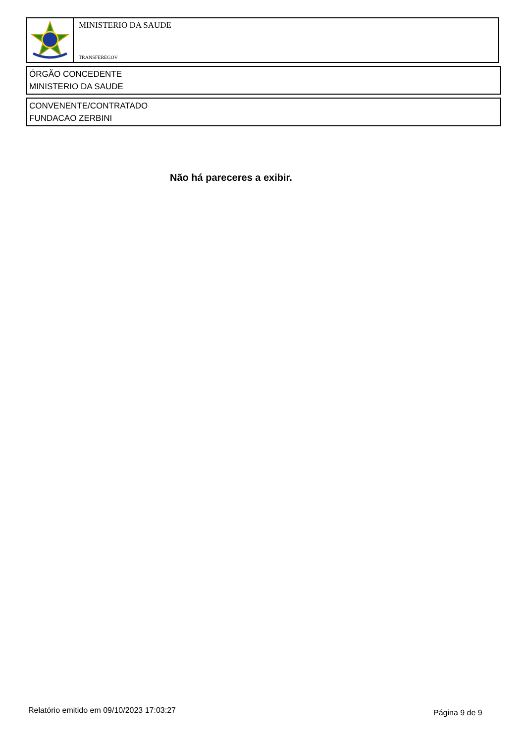MINISTERIO DA SAUDE
TRANSFEREGOV
ÓRGÃO CONCEDENTE
MINISTERIO DA SAUDE
CONVENENTE/CONTRATADO
FUNDACAO ZERBINI
Não há pareceres a exibir.
Relatório emitido em 09/10/2023 17:03:27
Página 9 de 9